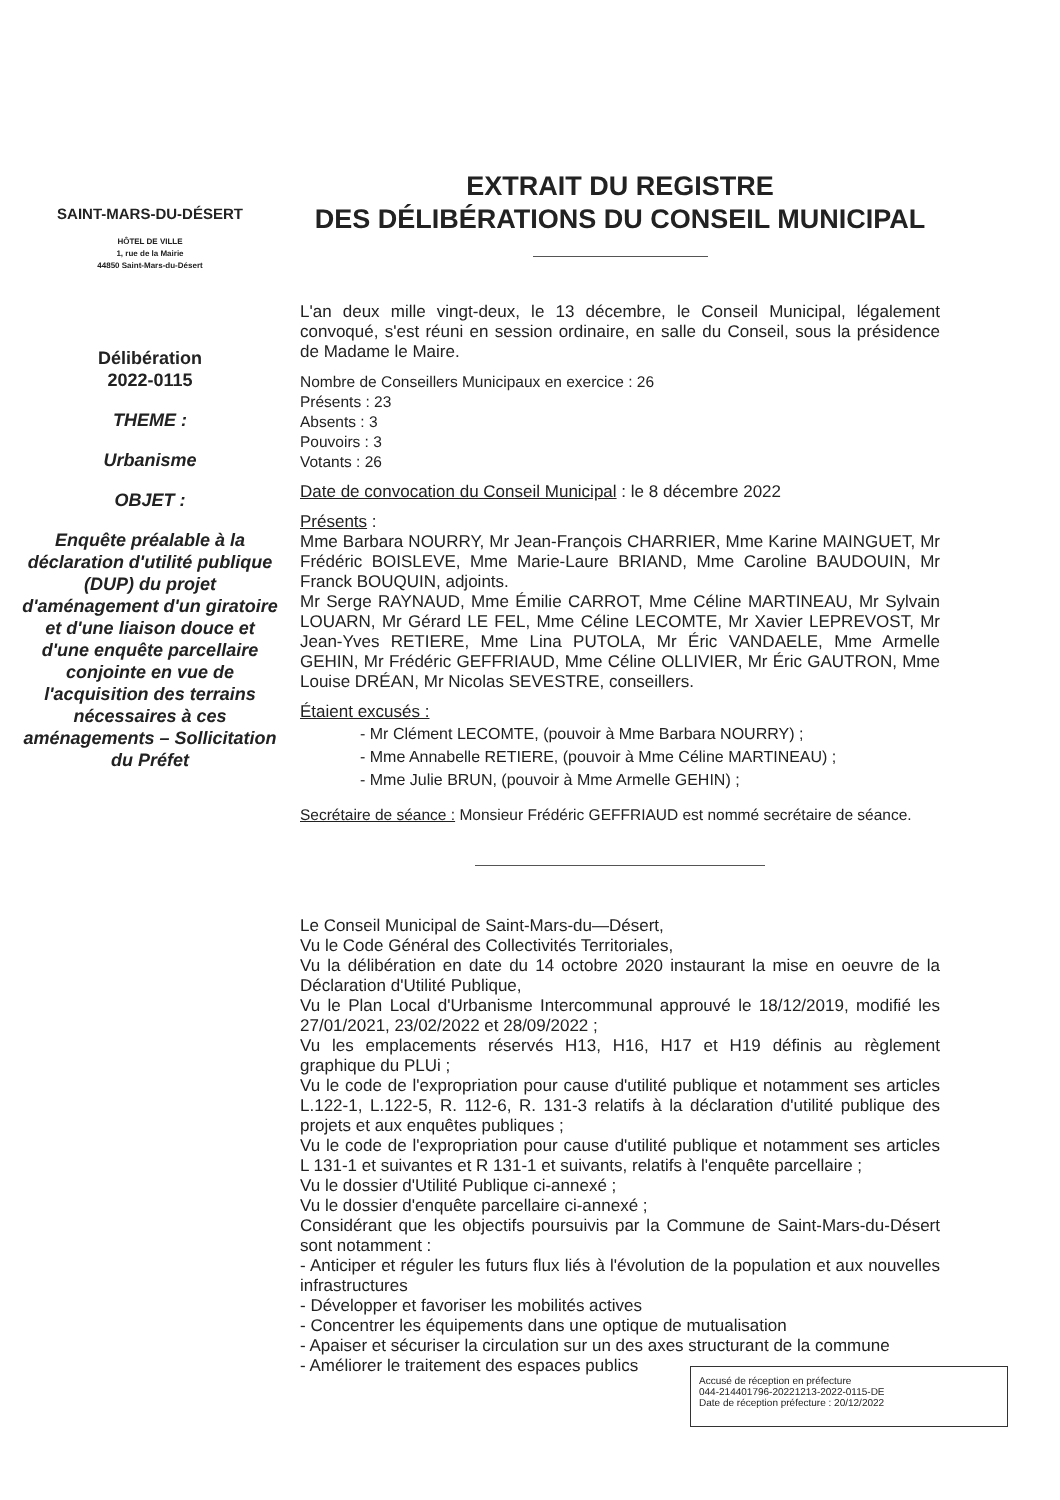SAINT-MARS-DU-DÉSERT
HÔTEL DE VILLE
1, rue de la Mairie
44850 Saint-Mars-du-Désert
Délibération
2022-0115
THEME :
Urbanisme
OBJET :
Enquête préalable à la déclaration d'utilité publique (DUP) du projet d'aménagement d'un giratoire et d'une liaison douce et d'une enquête parcellaire conjointe en vue de l'acquisition des terrains nécessaires à ces aménagements – Sollicitation du Préfet
EXTRAIT DU REGISTRE
DES DÉLIBÉRATIONS DU CONSEIL MUNICIPAL
L'an deux mille vingt-deux, le 13 décembre, le Conseil Municipal, légalement convoqué, s'est réuni en session ordinaire, en salle du Conseil, sous la présidence de Madame le Maire.
Nombre de Conseillers Municipaux en exercice : 26
Présents : 23
Absents : 3
Pouvoirs : 3
Votants : 26
Date de convocation du Conseil Municipal : le 8 décembre 2022
Présents :
Mme Barbara NOURRY, Mr Jean-François CHARRIER, Mme Karine MAINGUET, Mr Frédéric BOISLEVE, Mme Marie-Laure BRIAND, Mme Caroline BAUDOUIN, Mr Franck BOUQUIN, adjoints.
Mr Serge RAYNAUD, Mme Émilie CARROT, Mme Céline MARTINEAU, Mr Sylvain LOUARN, Mr Gérard LE FEL, Mme Céline LECOMTE, Mr Xavier LEPREVOST, Mr Jean-Yves RETIERE, Mme Lina PUTOLA, Mr Éric VANDAELE, Mme Armelle GEHIN, Mr Frédéric GEFFRIAUD, Mme Céline OLLIVIER, Mr Éric GAUTRON, Mme Louise DRÉAN, Mr Nicolas SEVESTRE, conseillers.
Étaient excusés :
- Mr Clément LECOMTE, (pouvoir à Mme Barbara NOURRY) ;
- Mme Annabelle RETIERE, (pouvoir à Mme Céline MARTINEAU) ;
- Mme Julie BRUN, (pouvoir à Mme Armelle GEHIN) ;
Secrétaire de séance : Monsieur Frédéric GEFFRIAUD est nommé secrétaire de séance.
Le Conseil Municipal de Saint-Mars-du—Désert,
Vu le Code Général des Collectivités Territoriales,
Vu la délibération en date du 14 octobre 2020 instaurant la mise en oeuvre de la Déclaration d'Utilité Publique,
Vu le Plan Local d'Urbanisme Intercommunal approuvé le 18/12/2019, modifié les 27/01/2021, 23/02/2022 et 28/09/2022 ;
Vu les emplacements réservés H13, H16, H17 et H19 définis au règlement graphique du PLUi ;
Vu le code de l'expropriation pour cause d'utilité publique et notamment ses articles L.122-1, L.122-5, R. 112-6, R. 131-3 relatifs à la déclaration d'utilité publique des projets et aux enquêtes publiques ;
Vu le code de l'expropriation pour cause d'utilité publique et notamment ses articles L 131-1 et suivantes et R 131-1 et suivants, relatifs à l'enquête parcellaire ;
Vu le dossier d'Utilité Publique ci-annexé ;
Vu le dossier d'enquête parcellaire ci-annexé ;
Considérant que les objectifs poursuivis par la Commune de Saint-Mars-du-Désert sont notamment :
- Anticiper et réguler les futurs flux liés à l'évolution de la population et aux nouvelles infrastructures
- Développer et favoriser les mobilités actives
- Concentrer les équipements dans une optique de mutualisation
- Apaiser et sécuriser la circulation sur un des axes structurant de la commune
- Améliorer le traitement des espaces publics
Accusé de réception en préfecture
044-214401796-20221213-2022-0115-DE
Date de réception préfecture : 20/12/2022